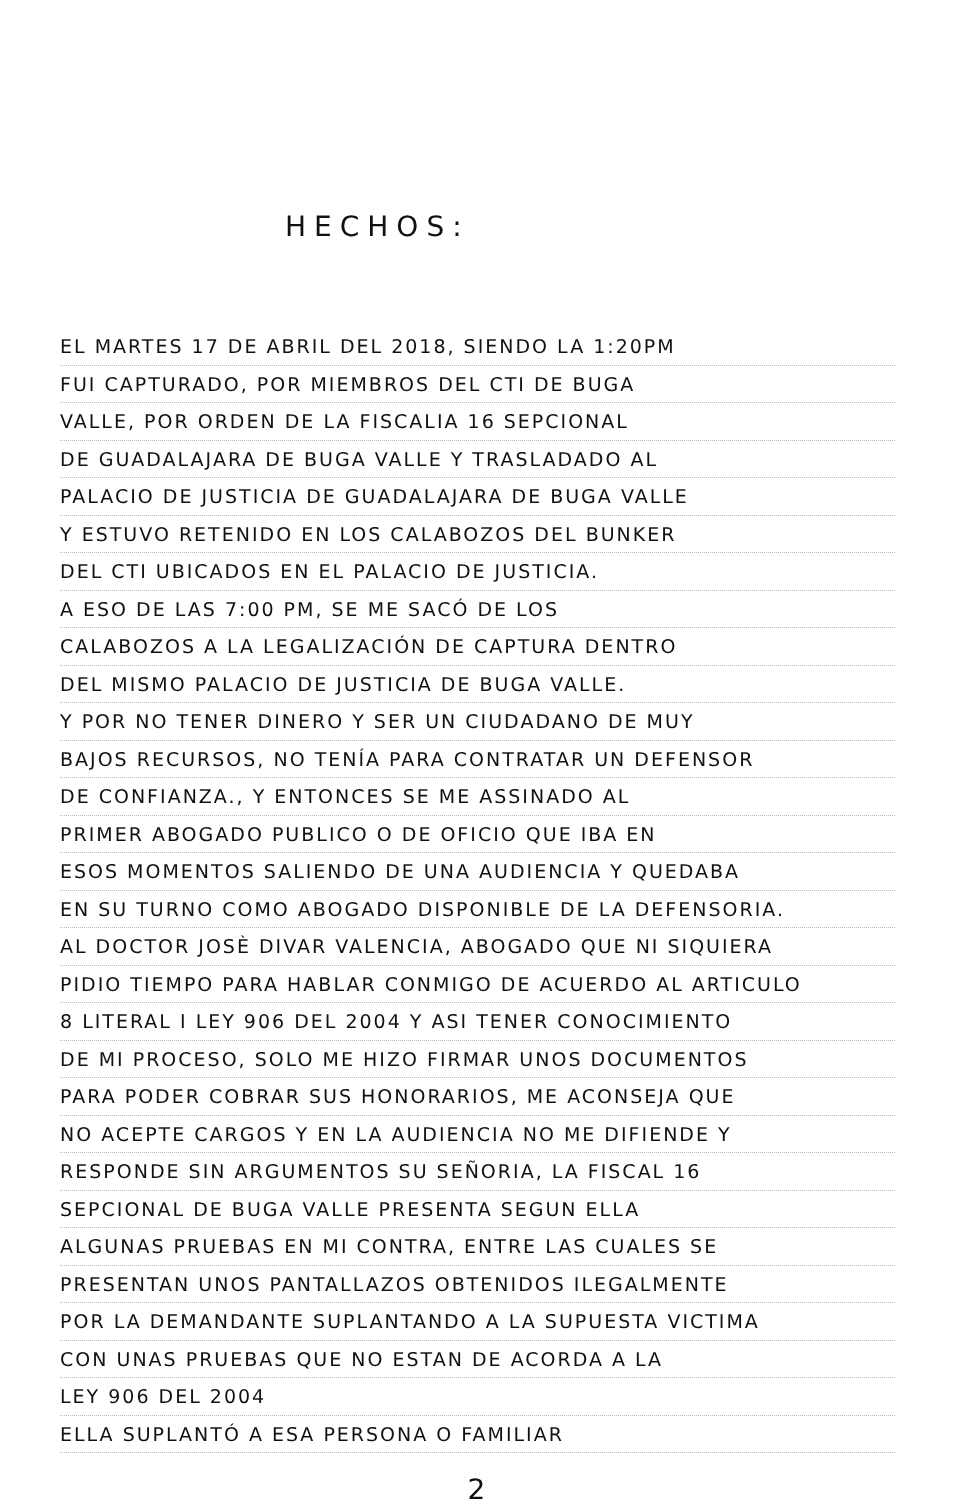HECHOS:
EL MARTES 17 DE ABRIL DEL 2018, SIENDO LA 1:20PM
FUI CAPTURADO, POR MIEMBROS DEL CTI DE BUGA
VALLE, POR ORDEN DE LA FISCALIA 16 SEPCIONAL
DE GUADALAJARA DE BUGA VALLE Y TRASLADADO AL
PALACIO DE JUSTICIA DE GUADALAJARA DE BUGA VALLE
Y ESTUVO RETENIDO EN LOS CALABOZOS DEL BUNKER
DEL CTI UBICADOS EN EL PALACIO DE JUSTICIA.
A ESO DE LAS 7:00 PM, SE ME SACÓ DE LOS
CALABOZOS A LA LEGALIZACIÓN DE CAPTURA DENTRO
DEL MISMO PALACIO DE JUSTICIA DE BUGA VALLE.
Y POR NO TENER DINERO Y SER UN CIUDADANO DE MUY
BAJOS RECURSOS, NO TENÍA PARA CONTRATAR UN DEFENSOR
DE CONFIANZA., Y ENTONCES SE ME ASSINADO AL
PRIMER ABOGADO PUBLICO O DE OFICIO QUE IBA EN
ESOS MOMENTOS SALIENDO DE UNA AUDIENCIA Y QUEDABA
EN SU TURNO COMO ABOGADO DISPONIBLE DE LA DEFENSORIA.
AL DOCTOR JOSÈ DIVAR VALENCIA, ABOGADO QUE NI SIQUIERA
PIDIO TIEMPO PARA HABLAR CONMIGO DE ACUERDO AL ARTICULO
8 LITERAL I LEY 906 DEL 2004 Y ASI TENER CONOCIMIENTO
DE MI PROCESO, SOLO ME HIZO FIRMAR UNOS DOCUMENTOS
PARA PODER COBRAR SUS HONORARIOS, ME ACONSEJA QUE
NO ACEPTE CARGOS Y EN LA AUDIENCIA NO ME DIFIENDE Y
RESPONDE SIN ARGUMENTOS SU SEÑORIA, LA FISCAL 16
SEPCIONAL DE BUGA VALLE PRESENTA SEGUN ELLA
ALGUNAS PRUEBAS EN MI CONTRA, ENTRE LAS CUALES SE
PRESENTAN UNOS PANTALLAZOS OBTENIDOS ILEGALMENTE
POR LA DEMANDANTE SUPLANTANDO A LA SUPUESTA VICTIMA
CON UNAS PRUEBAS QUE NO ESTAN DE ACORDA A LA
LEY 906 DEL 2004
ELLA SUPLANTÓ A ESA PERSONA O FAMILIAR
2